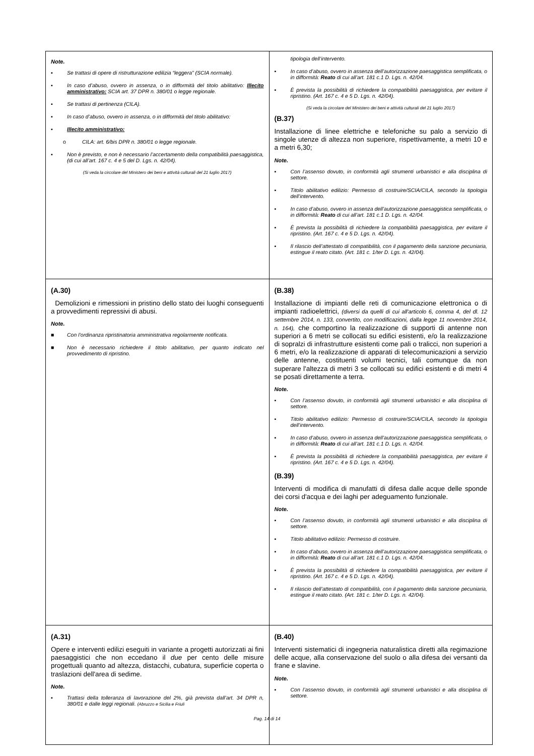| Note. ▪ Se trattasi di opere di ristrutturazione edilizia “leggera” (SCIA normale). ▪ In caso d’abuso, ovvero in assenza, o in difformità del titolo abilitativo: Illecito amministrativo: SCIA art. 37 DPR n. 380/01 o legge regionale. ▪ Se trattasi di pertinenza (CILA). ▪ In caso d’abuso, ovvero in assenza, o in difformità del titolo abilitativo: ▪ Illecito amministrativo: o CILA: art. 6/bis DPR n. 380/01 o legge regionale. ▪ Non è previsto, e non è necessario l’accertamento della compatibilità paesaggistica, (di cui all’art. 167 c. 4 e 5 del D. Lgs. n. 42/04). (Si veda la circolare del Ministero dei beni e attività culturali del 21 luglio 2017) | tipologia dell’intervento. ▪ In caso d’abuso, ovvero in assenza dell’autorizzazione paesaggistica semplificata, o in difformità: Reato di cui all’art. 181 c.1 D. Lgs. n. 42/04. ▪ È prevista la possibilità di richiedere la compatibilità paesaggistica, per evitare il ripristino. (Art. 167 c. 4 e 5 D. Lgs. n. 42/04). (Si veda la circolare del Ministero dei beni e attività culturali del 21 luglio 2017) (B.37) Installazione di linee elettriche e telefoniche su palo a servizio di singole utenze di altezza non superiore, rispettivamente, a metri 10 e a metri 6,30; Note. ▪ Con l’assenso dovuto, in conformità agli strumenti urbanistici e alla disciplina di settore. ▪ Titolo abilitativo edilizio: Permesso di costruire/SCIA/CILA, secondo la tipologia dell’intervento. ▪ In caso d’abuso, ovvero in assenza dell’autorizzazione paesaggistica semplificata, o in difformità: Reato di cui all’art. 181 c.1 D. Lgs. n. 42/04. ▪ È prevista la possibilità di richiedere la compatibilità paesaggistica, per evitare il ripristino. (Art. 167 c. 4 e 5 D. Lgs. n. 42/04). ▪ Il rilascio dell’attestato di compatibilità, con il pagamento della sanzione pecuniaria, estingue il reato citato. (Art. 181 c. 1/ter D. Lgs. n. 42/04). |
| (A.30) Demolizioni e rimessioni in pristino dello stato dei luoghi conseguenti a provvedimenti repressivi di abusi. Note. ■ Con l’ordinanza ripristinatoria amministrativa regolarmente notificata. ■ Non è necessario richiedere il titolo abilitativo, per quanto indicato nel provvedimento di ripristino. | (B.38) Installazione di impianti delle reti di comunicazione elettronica o di impianti radioelettrici, (diversi da quelli di cui all'articolo 6, comma 4, del dl. 12 settembre 2014, n. 133, convertito, con modificazioni, dalla legge 11 novembre 2014, n. 164), che comportino la realizzazione di supporti di antenne non superiori a 6 metri se collocati su edifici esistenti, e/o la realizzazione di sopralzi di infrastrutture esistenti come pali o tralicci, non superiori a 6 metri, e/o la realizzazione di apparati di telecomunicazioni a servizio delle antenne, costituenti volumi tecnici, tali comunque da non superare l'altezza di metri 3 se collocati su edifici esistenti e di metri 4 se posati direttamente a terra. Note. ▪ Con l’assenso dovuto, in conformità agli strumenti urbanistici e alla disciplina di settore. ▪ Titolo abilitativo edilizio: Permesso di costruire/SCIA/CILA, secondo la tipologia dell’intervento. ▪ In caso d’abuso, ovvero in assenza dell’autorizzazione paesaggistica semplificata, o in difformità: Reato di cui all’art. 181 c.1 D. Lgs. n. 42/04. ▪ È prevista la possibilità di richiedere la compatibilità paesaggistica, per evitare il ripristino. (Art. 167 c. 4 e 5 D. Lgs. n. 42/04). (B.39) Interventi di modifica di manufatti di difesa dalle acque delle sponde dei corsi d'acqua e dei laghi per adeguamento funzionale. Note. ▪ Con l’assenso dovuto, in conformità agli strumenti urbanistici e alla disciplina di settore. ▪ Titolo abilitativo edilizio: Permesso di costruire. ▪ In caso d’abuso, ovvero in assenza dell’autorizzazione paesaggistica semplificata, o in difformità: Reato di cui all’art. 181 c.1 D. Lgs. n. 42/04. ▪ È prevista la possibilità di richiedere la compatibilità paesaggistica, per evitare il ripristino. (Art. 167 c. 4 e 5 D. Lgs. n. 42/04). ▪ Il rilascio dell’attestato di compatibilità, con il pagamento della sanzione pecuniaria, estingue il reato citato. (Art. 181 c. 1/ter D. Lgs. n. 42/04). |
| (A.31) Opere e interventi edilizi eseguiti in variante a progetti autorizzati ai fini paesaggistici che non eccedano il due per cento delle misure progettuali quanto ad altezza, distacchi, cubatura, superficie coperta o traslazioni dell'area di sedime. Note. ▪ Trattasi della tolleranza di lavorazione del 2%, già prevista dall’art. 34 DPR n, 380/01 e dalle leggi regionali. (Abruzzo e Sicilia e Friuli | (B.40) Interventi sistematici di ingegneria naturalistica diretti alla regimazione delle acque, alla conservazione del suolo o alla difesa dei versanti da frane e slavine. Note. ▪ Con l’assenso dovuto, in conformità agli strumenti urbanistici e alla disciplina di settore. |
Pag. 14 di 14